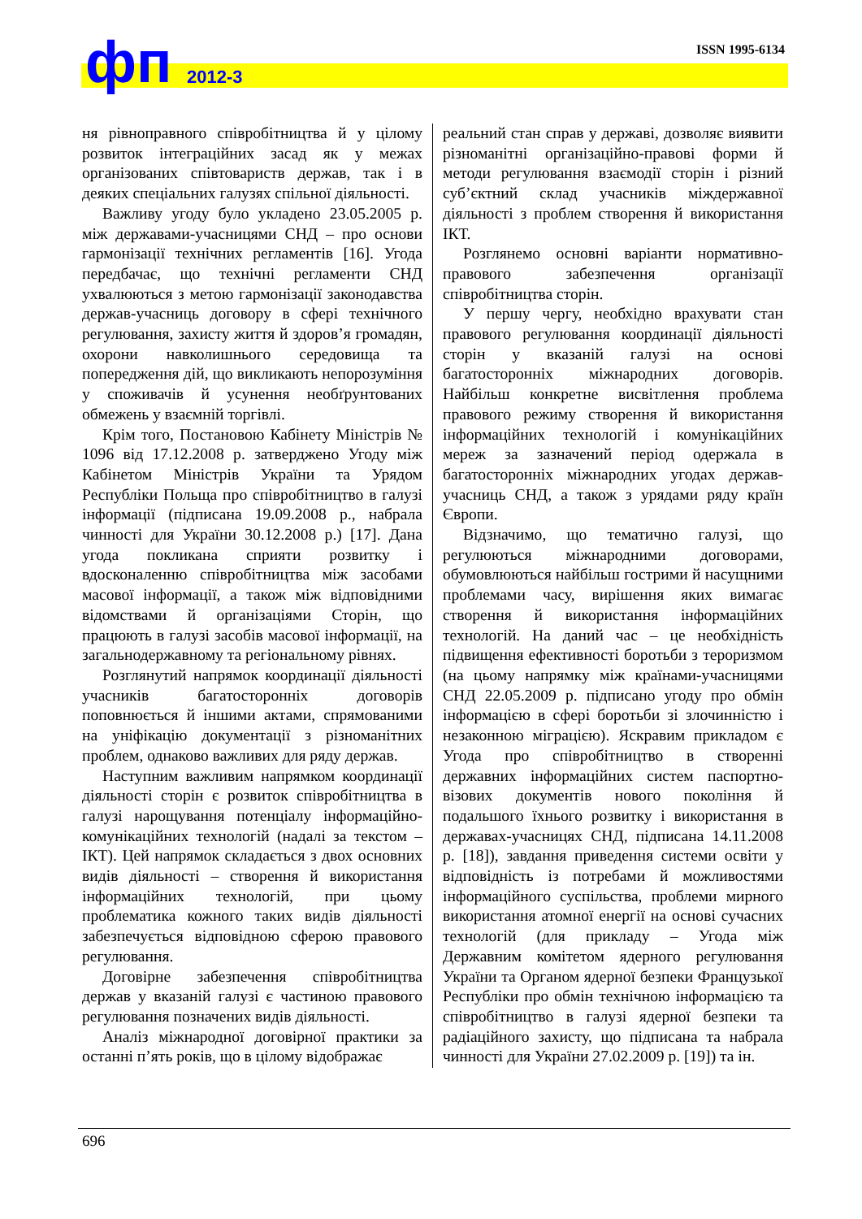фп 2012-3
ISSN 1995-6134
ня рівноправного співробітництва й у цілому розвиток інтеграційних засад як у межах організованих співтовариств держав, так і в деяких спеціальних галузях спільної діяльності.
Важливу угоду було укладено 23.05.2005 р. між державами-учасницями СНД – про основи гармонізації технічних регламентів [16]. Угода передбачає, що технічні регламенти СНД ухвалюються з метою гармонізації законодавства держав-учасниць договору в сфері технічного регулювання, захисту життя й здоров’я громадян, охорони навколишнього середовища та попередження дій, що викликають непорозуміння у споживачів й усунення необґрунтованих обмежень у взаємній торгівлі.
Крім того, Постановою Кабінету Міністрів № 1096 від 17.12.2008 р. затверджено Угоду між Кабінетом Міністрів України та Урядом Республіки Польща про співробітництво в галузі інформації (підписана 19.09.2008 р., набрала чинності для України 30.12.2008 р.) [17]. Дана угода покликана сприяти розвитку і вдосконаленню співробітництва між засобами масової інформації, а також між відповідними відомствами й організаціями Сторін, що працюють в галузі засобів масової інформації, на загальнодержавному та регіональному рівнях.
Розглянутий напрямок координації діяльності учасників багатосторонніх договорів поповнюється й іншими актами, спрямованими на уніфікацію документації з різноманітних проблем, однаково важливих для ряду держав.
Наступним важливим напрямком координації діяльності сторін є розвиток співробітництва в галузі нарощування потенціалу інформаційно-комунікаційних технологій (надалі за текстом – ІКТ). Цей напрямок складається з двох основних видів діяльності – створення й використання інформаційних технологій, при цьому проблематика кожного таких видів діяльності забезпечується відповідною сферою правового регулювання.
Договірне забезпечення співробітництва держав у вказаній галузі є частиною правового регулювання позначених видів діяльності.
Аналіз міжнародної договірної практики за останні п’ять років, що в цілому відображає
реальний стан справ у державі, дозволяє виявити різноманітні організаційно-правові форми й методи регулювання взаємодії сторін і різний суб’єктний склад учасників міждержавної діяльності з проблем створення й використання ІКТ.
Розглянемо основні варіанти нормативно-правового забезпечення організації співробітництва сторін.
У першу чергу, необхідно врахувати стан правового регулювання координації діяльності сторін у вказаній галузі на основі багатосторонніх міжнародних договорів. Найбільш конкретне висвітлення проблема правового режиму створення й використання інформаційних технологій і комунікаційних мереж за зазначений період одержала в багатосторонніх міжнародних угодах держав-учасниць СНД, а також з урядами ряду країн Європи.
Відзначимо, що тематично галузі, що регулюються міжнародними договорами, обумовлюються найбільш гострими й насущними проблемами часу, вирішення яких вимагає створення й використання інформаційних технологій. На даний час – це необхідність підвищення ефективності боротьби з тероризмом (на цьому напрямку між країнами-учасницями СНД 22.05.2009 р. підписано угоду про обмін інформацією в сфері боротьби зі злочинністю і незаконною міграцією). Яскравим прикладом є Угода про співробітництво в створенні державних інформаційних систем паспортно-візових документів нового покоління й подальшого їхнього розвитку і використання в державах-учасницях СНД, підписана 14.11.2008 р. [18]), завдання приведення системи освіти у відповідність із потребами й можливостями інформаційного суспільства, проблеми мирного використання атомної енергії на основі сучасних технологій (для прикладу – Угода між Державним комітетом ядерного регулювання України та Органом ядерної безпеки Французької Республіки про обмін технічною інформацією та співробітництво в галузі ядерної безпеки та радіаційного захисту, що підписана та набрала чинності для України 27.02.2009 р. [19]) та ін.
696